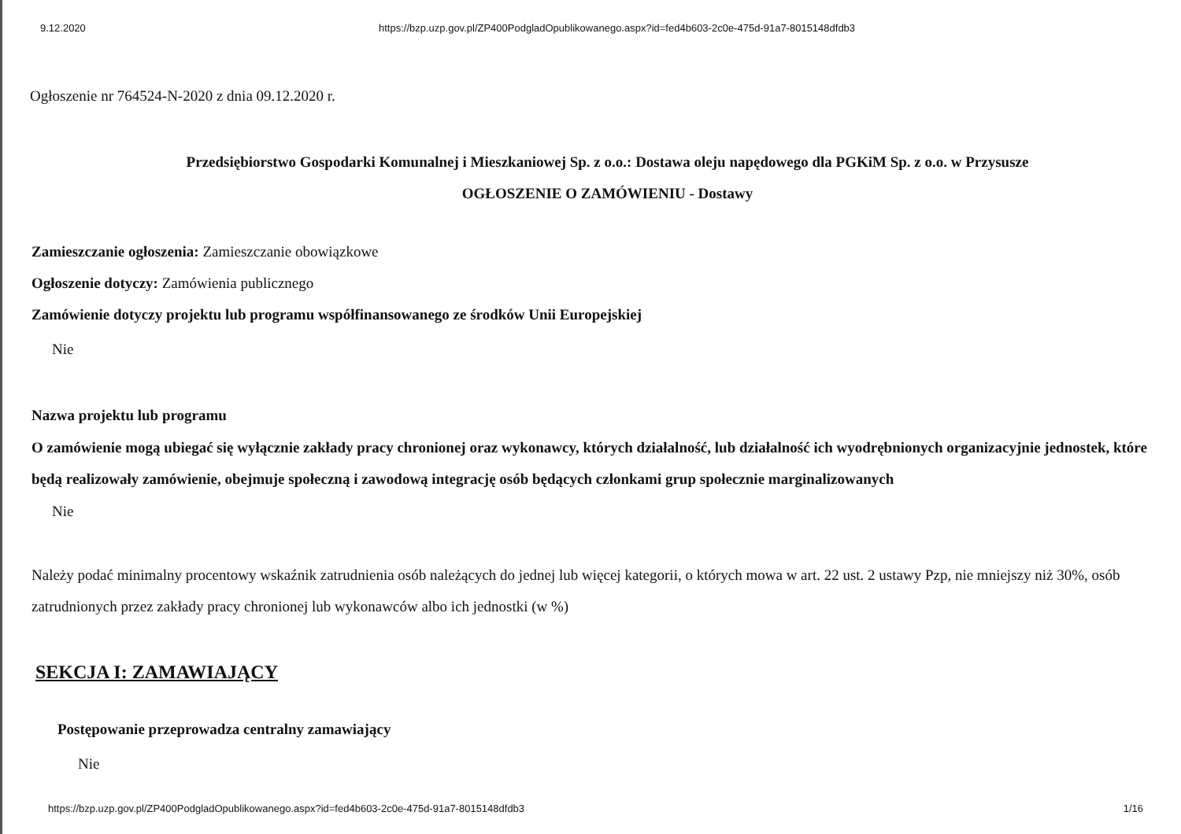9.12.2020 https://bzp.uzp.gov.pl/ZP400PodgladOpublikowanego.aspx?id=fed4b603-2c0e-475d-91a7-8015148dfdb3
Ogłoszenie nr 764524-N-2020 z dnia 09.12.2020 r.
Przedsiębiorstwo Gospodarki Komunalnej i Mieszkaniowej Sp. z o.o.: Dostawa oleju napędowego dla PGKiM Sp. z o.o. w Przysusze
OGŁOSZENIE O ZAMÓWIENIU - Dostawy
Zamieszczanie ogłoszenia: Zamieszczanie obowiązkowe
Ogłoszenie dotyczy: Zamówienia publicznego
Zamówienie dotyczy projektu lub programu współfinansowanego ze środków Unii Europejskiej
Nie
Nazwa projektu lub programu
O zamówienie mogą ubiegać się wyłącznie zakłady pracy chronionej oraz wykonawcy, których działalność, lub działalność ich wyodrębnionych organizacyjnie jednostek, które będą realizowały zamówienie, obejmuje społeczną i zawodową integrację osób będących członkami grup społecznie marginalizowanych
Nie
Należy podać minimalny procentowy wskaźnik zatrudnienia osób należących do jednej lub więcej kategorii, o których mowa w art. 22 ust. 2 ustawy Pzp, nie mniejszy niż 30%, osób zatrudnionych przez zakłady pracy chronionej lub wykonawców albo ich jednostki (w %)
SEKCJA I: ZAMAWIAJĄCY
Postępowanie przeprowadza centralny zamawiający
Nie
https://bzp.uzp.gov.pl/ZP400PodgladOpublikowanego.aspx?id=fed4b603-2c0e-475d-91a7-8015148dfdb3 1/16